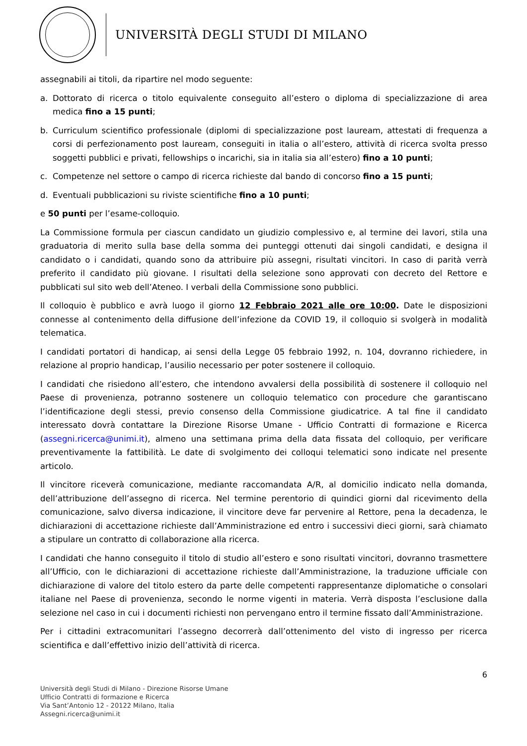UNIVERSITÀ DEGLI STUDI DI MILANO
assegnabili ai titoli, da ripartire nel modo seguente:
a. Dottorato di ricerca o titolo equivalente conseguito all’estero o diploma di specializzazione di area medica fino a 15 punti;
b. Curriculum scientifico professionale (diplomi di specializzazione post lauream, attestati di frequenza a corsi di perfezionamento post lauream, conseguiti in italia o all’estero, attività di ricerca svolta presso soggetti pubblici e privati, fellowships o incarichi, sia in italia sia all’estero) fino a 10 punti;
c. Competenze nel settore o campo di ricerca richieste dal bando di concorso fino a 15 punti;
d. Eventuali pubblicazioni su riviste scientifiche fino a 10 punti;
e 50 punti per l’esame-colloquio.
La Commissione formula per ciascun candidato un giudizio complessivo e, al termine dei lavori, stila una graduatoria di merito sulla base della somma dei punteggi ottenuti dai singoli candidati, e designa il candidato o i candidati, quando sono da attribuire più assegni, risultati vincitori. In caso di parità verrà preferito il candidato più giovane. I risultati della selezione sono approvati con decreto del Rettore e pubblicati sul sito web dell’Ateneo. I verbali della Commissione sono pubblici.
Il colloquio è pubblico e avrà luogo il giorno 12 Febbraio 2021 alle ore 10:00. Date le disposizioni connesse al contenimento della diffusione dell’infezione da COVID 19, il colloquio si svolgerà in modalità telematica.
I candidati portatori di handicap, ai sensi della Legge 05 febbraio 1992, n. 104, dovranno richiedere, in relazione al proprio handicap, l’ausilio necessario per poter sostenere il colloquio.
I candidati che risiedono all’estero, che intendono avvalersi della possibilità di sostenere il colloquio nel Paese di provenienza, potranno sostenere un colloquio telematico con procedure che garantiscano l’identificazione degli stessi, previo consenso della Commissione giudicatrice. A tal fine il candidato interessato dovrà contattare la Direzione Risorse Umane - Ufficio Contratti di formazione e Ricerca (assegni.ricerca@unimi.it), almeno una settimana prima della data fissata del colloquio, per verificare preventivamente la fattibilità. Le date di svolgimento dei colloqui telematici sono indicate nel presente articolo.
Il vincitore riceverà comunicazione, mediante raccomandata A/R, al domicilio indicato nella domanda, dell’attribuzione dell’assegno di ricerca. Nel termine perentorio di quindici giorni dal ricevimento della comunicazione, salvo diversa indicazione, il vincitore deve far pervenire al Rettore, pena la decadenza, le dichiarazioni di accettazione richieste dall’Amministrazione ed entro i successivi dieci giorni, sarà chiamato a stipulare un contratto di collaborazione alla ricerca.
I candidati che hanno conseguito il titolo di studio all’estero e sono risultati vincitori, dovranno trasmettere all’Ufficio, con le dichiarazioni di accettazione richieste dall’Amministrazione, la traduzione ufficiale con dichiarazione di valore del titolo estero da parte delle competenti rappresentanze diplomatiche o consolari italiane nel Paese di provenienza, secondo le norme vigenti in materia. Verrà disposta l’esclusione dalla selezione nel caso in cui i documenti richiesti non pervengano entro il termine fissato dall’Amministrazione.
Per i cittadini extracomunitari l’assegno decorrerà dall’ottenimento del visto di ingresso per ricerca scientifica e dall’effettivo inizio dell’attività di ricerca.
6
Università degli Studi di Milano - Direzione Risorse Umane
Ufficio Contratti di formazione e Ricerca
Via Sant’Antonio 12 - 20122 Milano, Italia
Assegni.ricerca@unimi.it